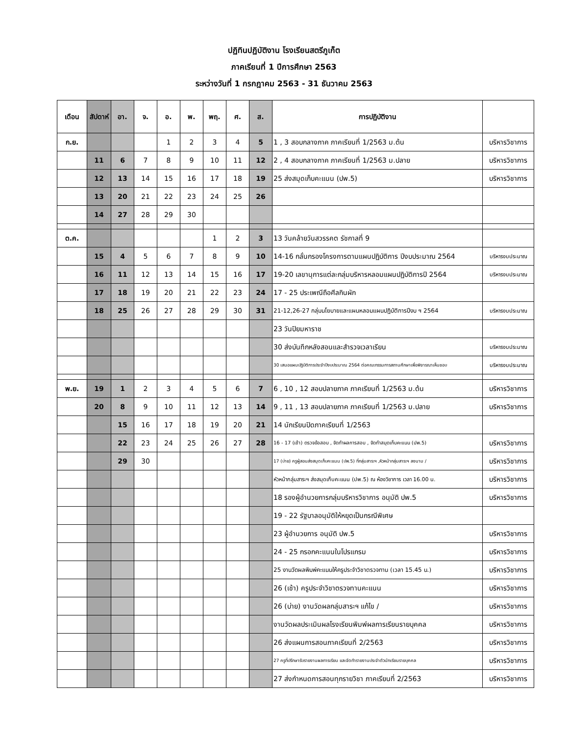ปฏิทินปฏิบัติงาน โรงเรียนสตรีภูเก็ต
ภาคเรียนที่ 1 ปีการศึกษา 2563
ระหว่างวันที่ 1 กรกฎาคม 2563 - 31 ธันวาคม 2563
| เดือน | สัปดาห์ | อา. | จ. | อ. | พ. | พฤ. | ศ. | ส. | การปฏิบัติงาน | |
| --- | --- | --- | --- | --- | --- | --- | --- | --- | --- | --- |
| ก.ย. | | | | 1 | 2 | 3 | 4 | 5 | 1 , 3 สอบกลางภาค ภาคเรียนที่ 1/2563 ม.ต้น | บริหารวิชาการ |
| | 11 | 6 | 7 | 8 | 9 | 10 | 11 | 12 | 2 , 4 สอบกลางภาค ภาคเรียนที่ 1/2563 ม.ปลาย | บริหารวิชาการ |
| | 12 | 13 | 14 | 15 | 16 | 17 | 18 | 19 | 25 ส่งสมุดเก็บคะแนน (ปพ.5) | บริหารวิชาการ |
| | 13 | 20 | 21 | 22 | 23 | 24 | 25 | 26 | | |
| | 14 | 27 | 28 | 29 | 30 | | | | | |
| ต.ค. | | | | | | 1 | 2 | 3 | 13 วันคล้ายวันสวรรคต รัชกาลที่ 9 | |
| | 15 | 4 | 5 | 6 | 7 | 8 | 9 | 10 | 14-16 กลั่นกรองโครงการตามแผนปฏิบัติการ ปีงบประมาณ 2564 | บริหารงบประมาณ |
| | 16 | 11 | 12 | 13 | 14 | 15 | 16 | 17 | 19-20 เลขานุการแต่ละกลุ่มบริหารหลอมแผนปฏิบัติการปี 2564 | บริหารงบประมาณ |
| | 17 | 18 | 19 | 20 | 21 | 22 | 23 | 24 | 17 - 25 ประเพณีถือศีลกินผัก | |
| | 18 | 25 | 26 | 27 | 28 | 29 | 30 | 31 | 21-12,26-27 กลุ่มนโยบายและแผนหลอมแผนปฏิบัติการปีงบ ฯ 2564 | บริหารงบประมาณ |
| | | | | | | | | | 23 วันปิยมหาราช | |
| | | | | | | | | | 30 ส่งบันทึกหลังสอนและสำรวจเวลาเรียน | บริหารงบประมาณ |
| | | | | | | | | | 30 เสนอแผนปฏิบัติการประจำปีงบประมาณ 2564 ต่อคณะกรรมการสถานศึกษาเพื่อพิจารณาเห็นชอบ | บริหารงบประมาณ |
| พ.ย. | 19 | 1 | 2 | 3 | 4 | 5 | 6 | 7 | 6 , 10 , 12 สอบปลายภาค ภาคเรียนที่ 1/2563 ม.ต้น | บริหารวิชาการ |
| | 20 | 8 | 9 | 10 | 11 | 12 | 13 | 14 | 9 , 11 , 13 สอบปลายภาค ภาคเรียนที่ 1/2563 ม.ปลาย | บริหารวิชาการ |
| | | 15 | 16 | 17 | 18 | 19 | 20 | 21 | 14 นักเรียนปิดภาคเรียนที่ 1/2563 | |
| | | 22 | 23 | 24 | 25 | 26 | 27 | 28 | 16 - 17 (เช้า) ตรวจข้อสอบ , จัดทำผลการสอบ , จัดทำสมุดเก็บคะแนน (ปพ.5) | บริหารวิชาการ |
| | | 29 | 30 | | | | | | 17 (บ่าย) ครูผู้สอนส่งสมุดเก็บคะแนน (ปพ.5) ที่กลุ่มสาระฯ ,หัวหน้ากลุ่มสาระฯ ลงนาม / | บริหารวิชาการ |
| | | | | | | | | | หัวหน้ากลุ่มสาระฯ ส่งสมุดเก็บคะแนน (ปพ.5) ณ ห้องวิชาการ เวลา 16.00 น. | บริหารวิชาการ |
| | | | | | | | | | 18 รองผู้อำนวยการกลุ่มบริหารวิชาการ อนุมัติ ปพ.5 | บริหารวิชาการ |
| | | | | | | | | | 19 - 22 รัฐบาลอนุมัติให้หยุดเป็นกรณีพิเศษ | |
| | | | | | | | | | 23 ผู้อำนวยการ อนุมัติ ปพ.5 | บริหารวิชาการ |
| | | | | | | | | | 24 - 25 กรอกคะแนนในโปรแกรม | บริหารวิชาการ |
| | | | | | | | | | 25 งานวัดผลพิมพ์คะแนนให้ครูประจำวิชาตรวจทาน (เวลา 15.45 น.) | บริหารวิชาการ |
| | | | | | | | | | 26 (เช้า) ครูประจำวิชาตรวจทานคะแนน | บริหารวิชาการ |
| | | | | | | | | | 26 (บ่าย) งานวัดผลกลุ่มสาระฯ แก้ไข / | บริหารวิชาการ |
| | | | | | | | | | งานวัดผลประเมินผลโรงเรียนพิมพ์ผลการเรียนรายบุคคล | บริหารวิชาการ |
| | | | | | | | | | 26 ส่งแผนการสอนภาคเรียนที่ 2/2563 | บริหารวิชาการ |
| | | | | | | | | | 27 ครูที่ปรึกษารับรายงานผลการเรียน และจัดทำรายงานประจำตัวนักเรียนรายบุคคล | บริหารวิชาการ |
| | | | | | | | | | 27 ส่งกำหนดการสอนทุกรายวิชา ภาคเรียนที่ 2/2563 | บริหารวิชาการ |